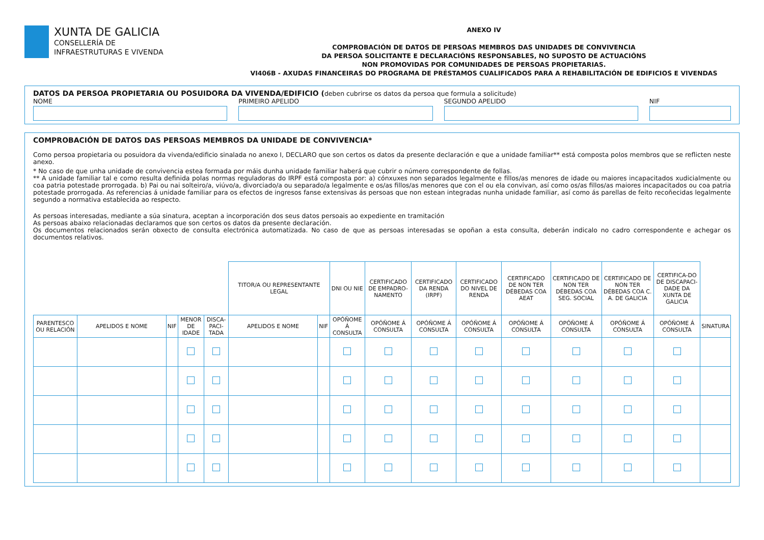XUNTA DE GALICIA
CONSELLERÍA DE
INFRAESTRUTURAS E VIVENDA
ANEXO IV
COMPROBACIÓN DE DATOS DE PERSOAS MEMBROS DAS UNIDADES DE CONVIVENCIA
DA PERSOA SOLICITANTE E DECLARACIÓNS RESPONSABLES, NO SUPOSTO DE ACTUACIÓNS
NON PROMOVIDAS POR COMUNIDADES DE PERSOAS PROPIETARIAS.
VI406B - AXUDAS FINANCEIRAS DO PROGRAMA DE PRÉSTAMOS CUALIFICADOS PARA A REHABILITACIÓN DE EDIFICIOS E VIVENDAS
DATOS DA PERSOA PROPIETARIA OU POSUIDORA DA VIVENDA/EDIFICIO (deben cubrirse os datos da persoa que formula a solicitude)
NOME PRIMEIRO APELIDO SEGUNDO APELIDO NIF
COMPROBACIÓN DE DATOS DAS PERSOAS MEMBROS DA UNIDADE DE CONVIVENCIA*
Como persoa propietaria ou posuidora da vivenda/edificio sinalada no anexo I, DECLARO que son certos os datos da presente declaración e que a unidade familiar** está composta polos membros que se reflicten neste anexo.
* No caso de que unha unidade de convivencia estea formada por máis dunha unidade familiar haberá que cubrir o número correspondente de follas.
** A unidade familiar tal e como resulta definida polas normas reguladoras do IRPF está composta por: a) cónxuxes non separados legalmente e fillos/as menores de idade ou maiores incapacitados xudicialmente ou coa patria potestade prorrogada. b) Pai ou nai solteiro/a, viúvo/a, divorciado/a ou separado/a legalmente e os/as fillos/as menores que con el ou ela convivan, así como os/as fillos/as maiores incapacitados ou coa patria potestade prorrogada. As referencias á unidade familiar para os efectos de ingresos fanse extensivas ás persoas que non estean integradas nunha unidade familiar, así como ás parellas de feito recoñecidas legalmente segundo a normativa establecida ao respecto.
As persoas interesadas, mediante a súa sinatura, aceptan a incorporación dos seus datos persoais ao expediente en tramitación
As persoas abaixo relacionadas declaramos que son certos os datos da presente declaración.
Os documentos relacionados serán obxecto de consulta electrónica automatizada. No caso de que as persoas interesadas se opoñan a esta consulta, deberán indicalo no cadro correspondente e achegar os documentos relativos.
| | | | | | TITOR/A OU REPRESENTANTE LEGAL | | DNI OU NIE | CERTIFICADO DE EMPADRO-NAMENTO | CERTIFICADO DA RENDA (IRPF) | CERTIFICADO DO NIVEL DE RENDA | CERTIFICADO DE NON TER DÉBEDAS COA AEAT | CERTIFICADO DE NON TER DÉBEDAS COA SEG. SOCIAL | CERTIFICADO DE NON TER DÉBEDAS COA C. A. DE GALICIA | CERTIFICA-DO DE DISCAPACI-DADE DA XUNTA DE GALICIA | |
| PARENTESCO OU RELACIÓN | APELIDOS E NOME | NIF | MENOR DE IDADE | DISCA-PACI-TADA | APELIDOS E NOME | NIF | OPÓÑOME Á CONSULTA | OPÓÑOME Á CONSULTA | OPÓÑOME Á CONSULTA | OPÓÑOME Á CONSULTA | OPÓÑOME Á CONSULTA | OPÓÑOME Á CONSULTA | OPÓÑOME Á CONSULTA | OPÓÑOME Á CONSULTA | SINATURA |